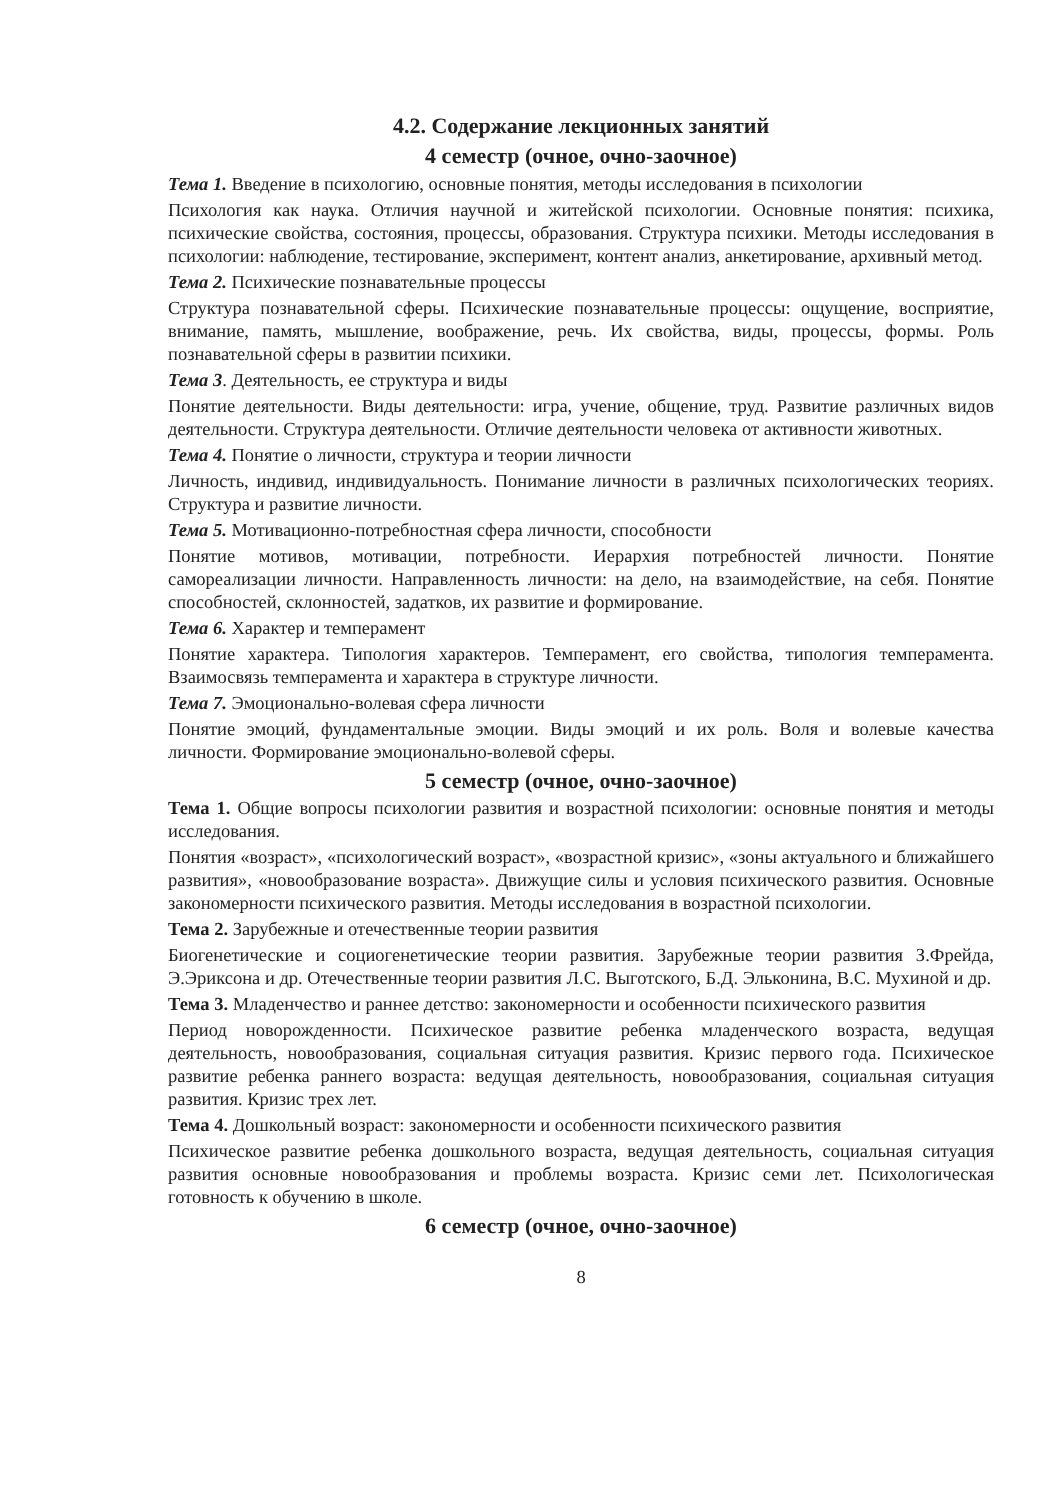4.2. Содержание лекционных занятий
4 семестр (очное, очно-заочное)
Тема 1. Введение в психологию, основные понятия, методы исследования в психологии
Психология как наука. Отличия научной и житейской психологии. Основные понятия: психика, психические свойства, состояния, процессы, образования. Структура психики. Методы исследования в психологии: наблюдение, тестирование, эксперимент, контент анализ, анкетирование, архивный метод.
Тема 2. Психические познавательные процессы
Структура познавательной сферы. Психические познавательные процессы: ощущение, восприятие, внимание, память, мышление, воображение, речь. Их свойства, виды, процессы, формы. Роль познавательной сферы в развитии психики.
Тема 3. Деятельность, ее структура и виды
Понятие деятельности. Виды деятельности: игра, учение, общение, труд. Развитие различных видов деятельности. Структура деятельности. Отличие деятельности человека от активности животных.
Тема 4. Понятие о личности, структура и теории личности
Личность, индивид, индивидуальность. Понимание личности в различных психологических теориях. Структура и развитие личности.
Тема 5. Мотивационно-потребностная сфера личности, способности
Понятие мотивов, мотивации, потребности. Иерархия потребностей личности. Понятие самореализации личности. Направленность личности: на дело, на взаимодействие, на себя. Понятие способностей, склонностей, задатков, их развитие и формирование.
Тема 6. Характер и темперамент
Понятие характера. Типология характеров. Темперамент, его свойства, типология темперамента. Взаимосвязь темперамента и характера в структуре личности.
Тема 7. Эмоционально-волевая сфера личности
Понятие эмоций, фундаментальные эмоции. Виды эмоций и их роль. Воля и волевые качества личности. Формирование эмоционально-волевой сферы.
5 семестр (очное, очно-заочное)
Тема 1. Общие вопросы психологии развития и возрастной психологии: основные понятия и методы исследования.
Понятия «возраст», «психологический возраст», «возрастной кризис», «зоны актуального и ближайшего развития», «новообразование возраста». Движущие силы и условия психического развития. Основные закономерности психического развития. Методы исследования в возрастной психологии.
Тема 2. Зарубежные и отечественные теории развития
Биогенетические и социогенетические теории развития. Зарубежные теории развития З.Фрейда, Э.Эриксона и др. Отечественные теории развития Л.С. Выготского, Б.Д. Эльконина, В.С. Мухиной и др.
Тема 3. Младенчество и раннее детство: закономерности и особенности психического развития
Период новорожденности. Психическое развитие ребенка младенческого возраста, ведущая деятельность, новообразования, социальная ситуация развития. Кризис первого года. Психическое развитие ребенка раннего возраста: ведущая деятельность, новообразования, социальная ситуация развития. Кризис трех лет.
Тема 4. Дошкольный возраст: закономерности и особенности психического развития
Психическое развитие ребенка дошкольного возраста, ведущая деятельность, социальная ситуация развития основные новообразования и проблемы возраста. Кризис семи лет. Психологическая готовность к обучению в школе.
6 семестр (очное, очно-заочное)
8